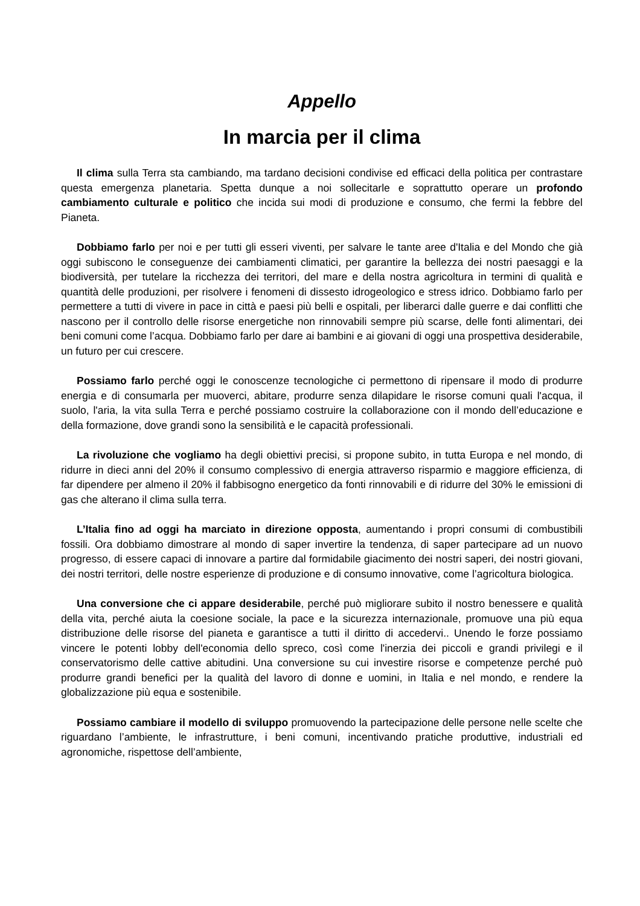Appello
In marcia per il clima
Il clima sulla Terra sta cambiando, ma tardano decisioni condivise ed efficaci della politica per contrastare questa emergenza planetaria. Spetta dunque a noi sollecitarle e soprattutto operare un profondo cambiamento culturale e politico che incida sui modi di produzione e consumo, che fermi la febbre del Pianeta.
Dobbiamo farlo per noi e per tutti gli esseri viventi, per salvare le tante aree d'Italia e del Mondo che già oggi subiscono le conseguenze dei cambiamenti climatici, per garantire la bellezza dei nostri paesaggi e la biodiversità, per tutelare la ricchezza dei territori, del mare e della nostra agricoltura in termini di qualità e quantità delle produzioni, per risolvere i fenomeni di dissesto idrogeologico e stress idrico. Dobbiamo farlo per permettere a tutti di vivere in pace in città e paesi più belli e ospitali, per liberarci dalle guerre e dai conflitti che nascono per il controllo delle risorse energetiche non rinnovabili sempre più scarse, delle fonti alimentari, dei beni comuni come l’acqua. Dobbiamo farlo per dare ai bambini e ai giovani di oggi una prospettiva desiderabile, un futuro per cui crescere.
Possiamo farlo perché oggi le conoscenze tecnologiche ci permettono di ripensare il modo di produrre energia e di consumarla per muoverci, abitare, produrre senza dilapidare le risorse comuni quali l'acqua, il suolo, l'aria, la vita sulla Terra e perché possiamo costruire la collaborazione con il mondo dell’educazione e della formazione, dove grandi sono la sensibilità e le capacità professionali.
La rivoluzione che vogliamo ha degli obiettivi precisi, si propone subito, in tutta Europa e nel mondo, di ridurre in dieci anni del 20% il consumo complessivo di energia attraverso risparmio e maggiore efficienza, di far dipendere per almeno il 20% il fabbisogno energetico da fonti rinnovabili e di ridurre del 30% le emissioni di gas che alterano il clima sulla terra.
L’Italia fino ad oggi ha marciato in direzione opposta, aumentando i propri consumi di combustibili fossili. Ora dobbiamo dimostrare al mondo di saper invertire la tendenza, di saper partecipare ad un nuovo progresso, di essere capaci di innovare a partire dal formidabile giacimento dei nostri saperi, dei nostri giovani, dei nostri territori, delle nostre esperienze di produzione e di consumo innovative, come l’agricoltura biologica.
Una conversione che ci appare desiderabile, perché può migliorare subito il nostro benessere e qualità della vita, perché aiuta la coesione sociale, la pace e la sicurezza internazionale, promuove una più equa distribuzione delle risorse del pianeta e garantisce a tutti il diritto di accedervi.. Unendo le forze possiamo vincere le potenti lobby dell'economia dello spreco, così come l'inerzia dei piccoli e grandi privilegi e il conservatorismo delle cattive abitudini. Una conversione su cui investire risorse e competenze perché può produrre grandi benefici per la qualità del lavoro di donne e uomini, in Italia e nel mondo, e rendere la globalizzazione più equa e sostenibile.
Possiamo cambiare il modello di sviluppo promuovendo la partecipazione delle persone nelle scelte che riguardano l’ambiente, le infrastrutture, i beni comuni, incentivando pratiche produttive, industriali ed agronomiche, rispettose dell’ambiente,